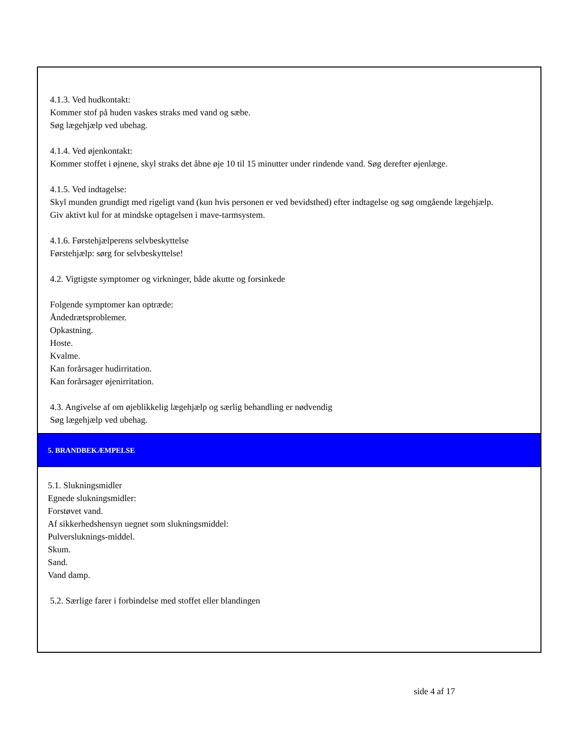4.1.3. Ved hudkontakt:
Kommer stof på huden vaskes straks med vand og sæbe.
Søg lægehjælp ved ubehag.
4.1.4. Ved øjenkontakt:
Kommer stoffet i øjnene, skyl straks det åbne øje 10 til 15 minutter under rindende vand. Søg derefter øjenlæge.
4.1.5. Ved indtagelse:
Skyl munden grundigt med rigeligt vand (kun hvis personen er ved bevidsthed) efter indtagelse og søg omgående lægehjælp.
Giv aktivt kul for at mindske optagelsen i mave-tarmsystem.
4.1.6. Førstehjælperens selvbeskyttelse
Førstehjælp: sørg for selvbeskyttelse!
4.2. Vigtigste symptomer og virkninger, både akutte og forsinkede
Folgende symptomer kan optræde:
Åndedrætsproblemer.
Opkastning.
Hoste.
Kvalme.
Kan forårsager hudirritation.
Kan forårsager øjenirritation.
4.3. Angivelse af om øjeblikkelig lægehjælp og særlig behandling er nødvendig
Søg lægehjælp ved ubehag.
5. BRANDBEKÆMPELSE
5.1. Slukningsmidler
Egnede slukningsmidler:
Forstøvet vand.
Af sikkerhedshensyn uegnet som slukningsmiddel:
Pulversluknings-middel.
Skum.
Sand.
Vand damp.
5.2. Særlige farer i forbindelse med stoffet eller blandingen
side 4 af 17